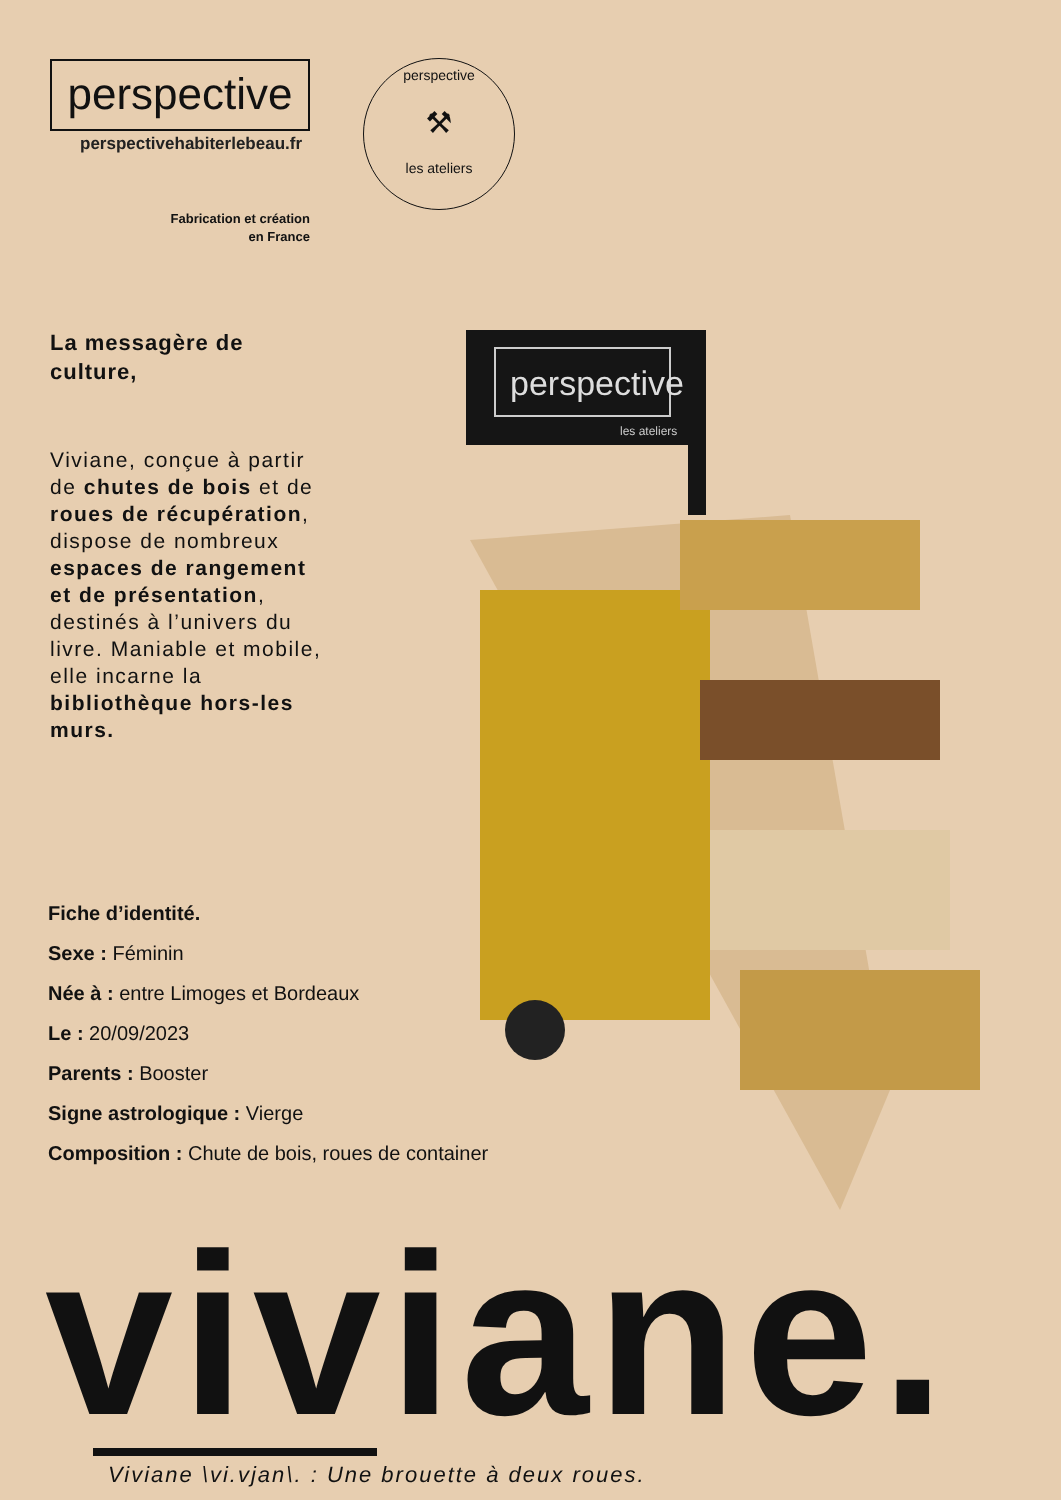perspective
perspectivehabiterlebeau.fr
perspective
⚒
les ateliers
Fabrication et création en France
La messagère de culture,
Viviane, conçue à partir de chutes de bois et de roues de récupération, dispose de nombreux espaces de rangement et de présentation, destinés à l’univers du livre. Maniable et mobile, elle incarne la bibliothèque hors-les murs.
perspective
les ateliers
Fiche d’identité.
Sexe : Féminin
Née à : entre Limoges et Bordeaux
Le : 20/09/2023
Parents : Booster
Signe astrologique : Vierge
Composition : Chute de bois, roues de container
viviane.
Viviane \vi.vjan\. : Une brouette à deux roues.